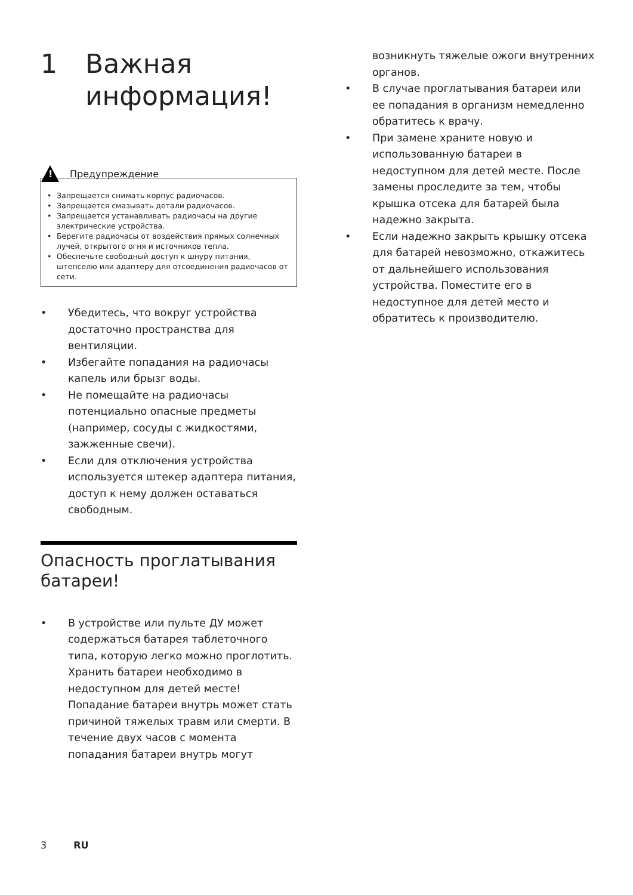1 Важная
информация!
!
Предупреждение
Запрещается снимать корпус радиочасов.
Запрещается смазывать детали радиочасов.
Запрещается устанавливать радиочасы на другие электрические устройства.
Берегите радиочасы от воздействия прямых солнечных лучей, открытого огня и источников тепла.
Обеспечьте свободный доступ к шнуру питания, штепселю или адаптеру для отсоединения радиочасов от сети.
Убедитесь, что вокруг устройства достаточно пространства для вентиляции.
Избегайте попадания на радиочасы капель или брызг воды.
Не помещайте на радиочасы потенциально опасные предметы (например, сосуды с жидкостями, зажженные свечи).
Если для отключения устройства используется штекер адаптера питания, доступ к нему должен оставаться свободным.
Опасность проглатывания батареи!
В устройстве или пульте ДУ может содержаться батарея таблеточного типа, которую легко можно проглотить. Хранить батареи необходимо в недоступном для детей месте! Попадание батареи внутрь может стать причиной тяжелых травм или смерти. В течение двух часов с момента попадания батареи внутрь могут
возникнуть тяжелые ожоги внутренних органов.
В случае проглатывания батареи или ее попадания в организм немедленно обратитесь к врачу.
При замене храните новую и использованную батареи в недоступном для детей месте. После замены проследите за тем, чтобы крышка отсека для батарей была надежно закрыта.
Если надежно закрыть крышку отсека для батарей невозможно, откажитесь от дальнейшего использования устройства. Поместите его в недоступное для детей место и обратитесь к производителю.
3 RU